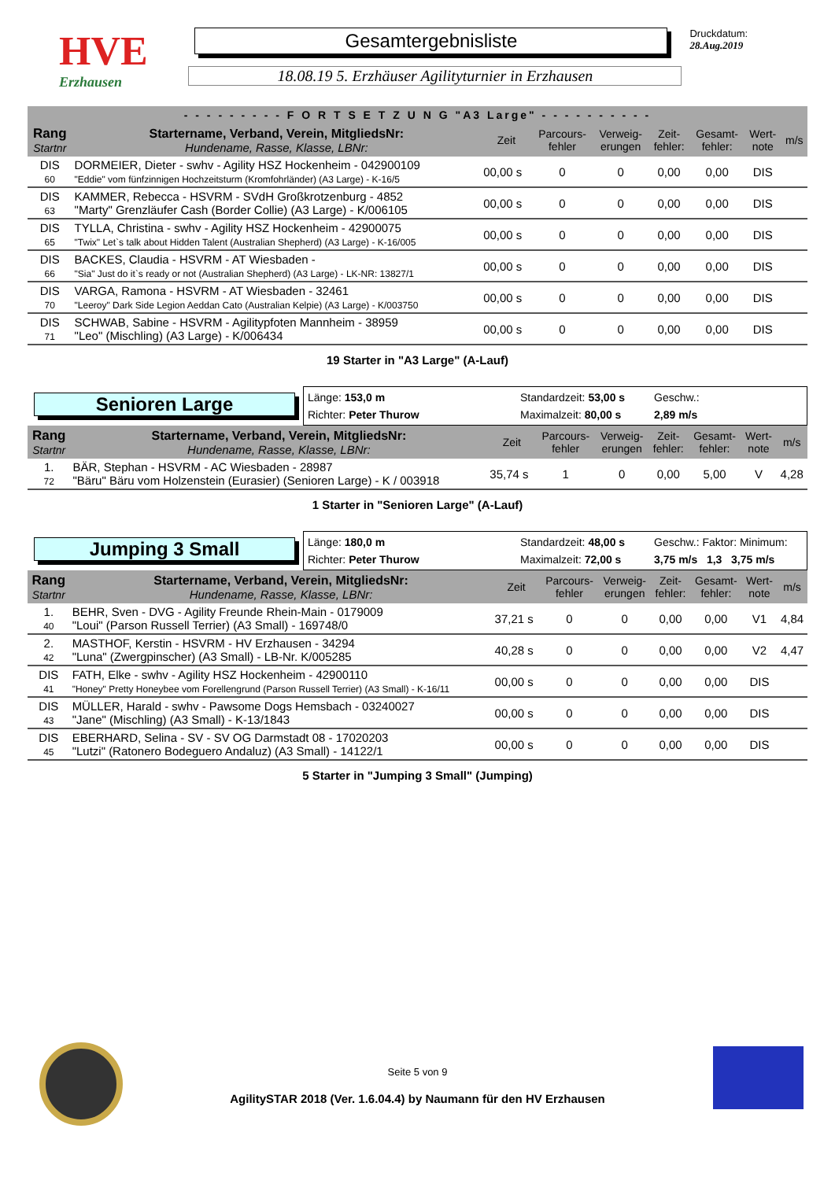HVE
Erzhausen
Gesamtergebnisliste
18.08.19 5. Erzhäuser Agilityturnier in Erzhausen
Druckdatum: 28.Aug.2019
| - - - - - - - - - F O R T S E T Z U N G "A3 Large" - - - - - - - - - - | | | | | | | | |
| --- | --- | --- | --- | --- | --- | --- | --- | --- |
| Rang Startnr | Startername, Verband, Verein, MitgliedsNr: Hundename, Rasse, Klasse, LBNr: | Zeit | Parcours- fehler | Verweig- erungen | Zeit- fehler: | Gesamt- fehler: | Wert- note | m/s |
| DIS 60 | DORMEIER, Dieter - swhv - Agility HSZ Hockenheim - 042900109 "Eddie" vom fünfzinnigen Hochzeitsturm (Kromfohrländer) (A3 Large) - K-16/5 | 00,00 s | 0 | 0 | 0,00 | 0,00 | DIS | |
| DIS 63 | KAMMER, Rebecca - HSVRM - SVdH Großkrotzenburg - 4852 "Marty" Grenzläufer Cash (Border Collie) (A3 Large) - K/006105 | 00,00 s | 0 | 0 | 0,00 | 0,00 | DIS | |
| DIS 65 | TYLLA, Christina - swhv - Agility HSZ Hockenheim - 42900075 "Twix" Let`s talk about Hidden Talent (Australian Shepherd) (A3 Large) - K-16/005 | 00,00 s | 0 | 0 | 0,00 | 0,00 | DIS | |
| DIS 66 | BACKES, Claudia - HSVRM - AT Wiesbaden - "Sia" Just do it`s ready or not (Australian Shepherd) (A3 Large) - LK-NR: 13827/1 | 00,00 s | 0 | 0 | 0,00 | 0,00 | DIS | |
| DIS 70 | VARGA, Ramona - HSVRM - AT Wiesbaden - 32461 "Leeroy" Dark Side Legion Aeddan Cato (Australian Kelpie) (A3 Large) - K/003750 | 00,00 s | 0 | 0 | 0,00 | 0,00 | DIS | |
| DIS 71 | SCHWAB, Sabine - HSVRM - Agilitypfoten Mannheim - 38959 "Leo" (Mischling) (A3 Large) - K/006434 | 00,00 s | 0 | 0 | 0,00 | 0,00 | DIS | |
19 Starter in "A3 Large" (A-Lauf)
Senioren Large
Länge: 153,0 m
Standardzeit: 53,00 s
Geschw.:
Richter: Peter Thurow
Maximalzeit: 80,00 s
2,89 m/s
| Rang Startnr | Startername, Verband, Verein, MitgliedsNr: Hundename, Rasse, Klasse, LBNr: | Zeit | Parcours- fehler | Verweig- erungen | Zeit- fehler: | Gesamt- fehler: | Wert- note | m/s |
| --- | --- | --- | --- | --- | --- | --- | --- | --- |
| 1. 72 | BÄR, Stephan - HSVRM - AC Wiesbaden - 28987 "Bäru" Bäru vom Holzenstein (Eurasier) (Senioren Large) - K / 003918 | 35,74 s | 1 | 0 | 0,00 | 5,00 | V | 4,28 |
1 Starter in "Senioren Large" (A-Lauf)
Jumping 3 Small
Länge: 180,0 m
Standardzeit: 48,00 s
Geschw.: Faktor: Minimum:
Richter: Peter Thurow
Maximalzeit: 72,00 s
3,75 m/s 1,3 3,75 m/s
| Rang Startnr | Startername, Verband, Verein, MitgliedsNr: Hundename, Rasse, Klasse, LBNr: | Zeit | Parcours- fehler | Verweig- erungen | Zeit- fehler: | Gesamt- fehler: | Wert- note | m/s |
| --- | --- | --- | --- | --- | --- | --- | --- | --- |
| 1. 40 | BEHR, Sven - DVG - Agility Freunde Rhein-Main - 0179009 "Loui" (Parson Russell Terrier) (A3 Small) - 169748/0 | 37,21 s | 0 | 0 | 0,00 | 0,00 | V1 | 4,84 |
| 2. 42 | MASTHOF, Kerstin - HSVRM - HV Erzhausen - 34294 "Luna" (Zwergpinscher) (A3 Small) - LB-Nr. K/005285 | 40,28 s | 0 | 0 | 0,00 | 0,00 | V2 | 4,47 |
| DIS 41 | FATH, Elke - swhv - Agility HSZ Hockenheim - 42900110 "Honey" Pretty Honeybee vom Forellengrund (Parson Russell Terrier) (A3 Small) - K-16/11 | 00,00 s | 0 | 0 | 0,00 | 0,00 | DIS | |
| DIS 43 | MÜLLER, Harald - swhv - Pawsome Dogs Hemsbach - 03240027 "Jane" (Mischling) (A3 Small) - K-13/1843 | 00,00 s | 0 | 0 | 0,00 | 0,00 | DIS | |
| DIS 45 | EBERHARD, Selina - SV - SV OG Darmstadt 08 - 17020203 "Lutzi" (Ratonero Bodeguero Andaluz) (A3 Small) - 14122/1 | 00,00 s | 0 | 0 | 0,00 | 0,00 | DIS | |
5 Starter in "Jumping 3 Small" (Jumping)
Seite 5 von 9
AgilitySTAR 2018 (Ver. 1.6.04.4) by Naumann für den HV Erzhausen